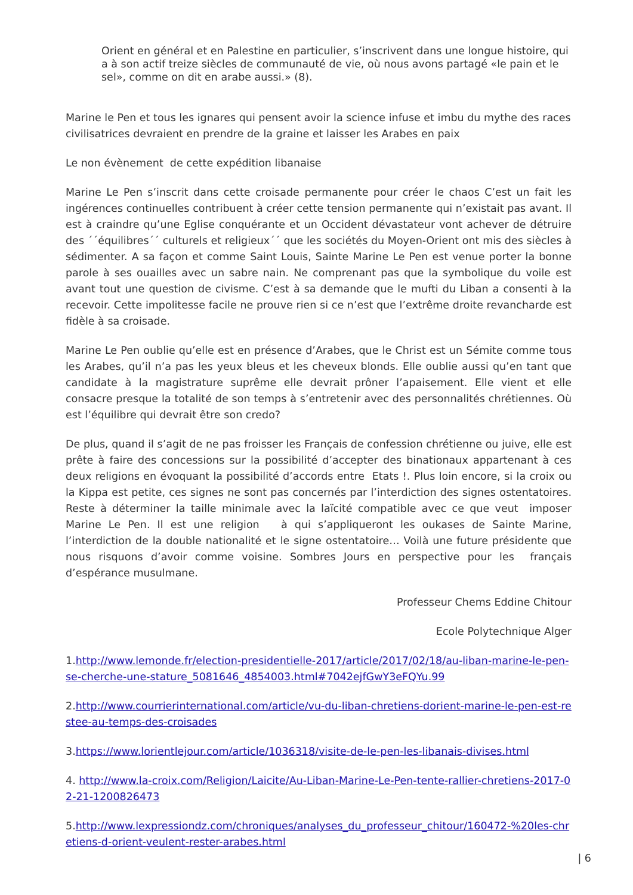Orient en général et en Palestine en particulier, s’inscrivent dans une longue histoire, qui a à son actif treize siècles de communauté de vie, où nous avons partagé «le pain et le sel», comme on dit en arabe aussi.» (8).
Marine le Pen et tous les ignares qui pensent avoir la science infuse et imbu du mythe des races civilisatrices devraient en prendre de la graine et laisser les Arabes en paix
Le non évènement de cette expédition libanaise
Marine Le Pen s’inscrit dans cette croisade permanente pour créer le chaos C’est un fait les ingérences continuelles contribuent à créer cette tension permanente qui n’existait pas avant. Il est à craindre qu’une Eglise conquérante et un Occident dévastateur vont achever de détruire des ´´équilibres´´ culturels et religieux´´ que les sociétés du Moyen-Orient ont mis des siècles à sédimenter. A sa façon et comme Saint Louis, Sainte Marine Le Pen est venue porter la bonne parole à ses ouailles avec un sabre nain. Ne comprenant pas que la symbolique du voile est avant tout une question de civisme. C’est à sa demande que le mufti du Liban a consenti à la recevoir. Cette impolitesse facile ne prouve rien si ce n’est que l’extrême droite revancharde est fidèle à sa croisade.
Marine Le Pen oublie qu’elle est en présence d’Arabes, que le Christ est un Sémite comme tous les Arabes, qu’il n’a pas les yeux bleus et les cheveux blonds. Elle oublie aussi qu’en tant que candidate à la magistrature suprême elle devrait prôner l’apaisement. Elle vient et elle consacre presque la totalité de son temps à s’entretenir avec des personnalités chrétiennes. Où est l’équilibre qui devrait être son credo?
De plus, quand il s’agit de ne pas froisser les Français de confession chrétienne ou juive, elle est prête à faire des concessions sur la possibilité d’accepter des binationaux appartenant à ces deux religions en évoquant la possibilité d’accords entre Etats !. Plus loin encore, si la croix ou la Kippa est petite, ces signes ne sont pas concernés par l’interdiction des signes ostentatoires. Reste à déterminer la taille minimale avec la laïcité compatible avec ce que veut imposer Marine Le Pen. Il est une religion à qui s’appliqueront les oukases de Sainte Marine, l’interdiction de la double nationalité et le signe ostentatoire… Voilà une future présidente que nous risquons d’avoir comme voisine. Sombres Jours en perspective pour les français d’espérance musulmane.
Professeur Chems Eddine Chitour
Ecole Polytechnique Alger
1.http://www.lemonde.fr/election-presidentielle-2017/article/2017/02/18/au-liban-marine-le-pen-se-cherche-une-stature_5081646_4854003.html#7042ejfGwY3eFQYu.99
2.http://www.courrierinternational.com/article/vu-du-liban-chretiens-dorient-marine-le-pen-est-restee-au-temps-des-croisades
3.https://www.lorientlejour.com/article/1036318/visite-de-le-pen-les-libanais-divises.html
4. http://www.la-croix.com/Religion/Laicite/Au-Liban-Marine-Le-Pen-tente-rallier-chretiens-2017-02-21-1200826473
5.http://www.lexpressiondz.com/chroniques/analyses_du_professeur_chitour/160472-%20les-chretiens-d-orient-veulent-rester-arabes.html
| 6